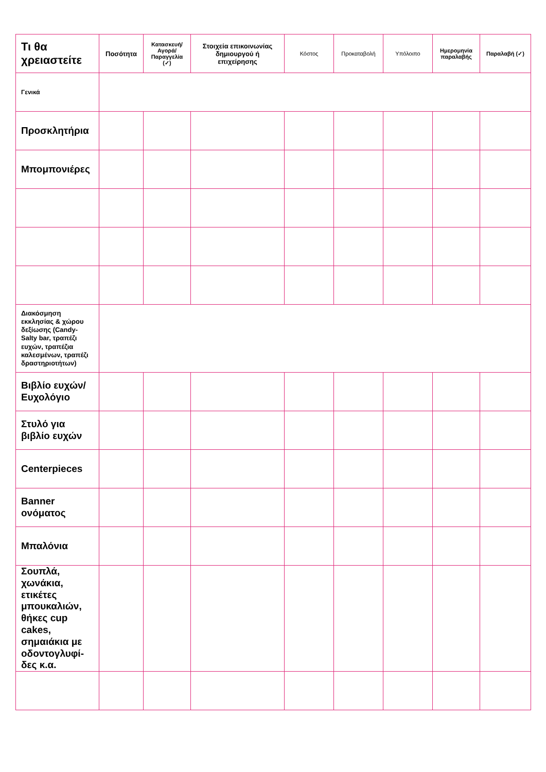| Τι θα χρειαστείτε | Ποσότητα | Κατασκευή/ Αγορά/ Παραγγελία (✓) | Στοιχεία επικοινωνίας δημιουργού ή επιχείρησης | Κόστος | Προκαταβολή | Υπόλοιπο | Ημερομηνία παραλαβής | Παραλαβή (✓) |
| Γενικά | | | | | | | | |
| Προσκλητήρια | | | | | | | | |
| Μπομπονιέρες | | | | | | | | |
| Διακόσμηση εκκλησίας & χώρου δεξίωσης (Candy-Salty bar, τραπέζι ευχών, τραπέζια καλεσμένων, τραπέζι δραστηριοτήτων) | | | | | | | | |
| Βιβλίο ευχών/ Ευχολόγιο | | | | | | | | |
| Στυλό για βιβλίο ευχών | | | | | | | | |
| Centerpieces | | | | | | | | |
| Banner ονόματος | | | | | | | | |
| Μπαλόνια | | | | | | | | |
| Σουπλά, χωνάκια, ετικέτες μπουκαλιών, θήκες cup cakes, σημαιάκια με οδοντογλυφί-δες κ.α. | | | | | | | | |